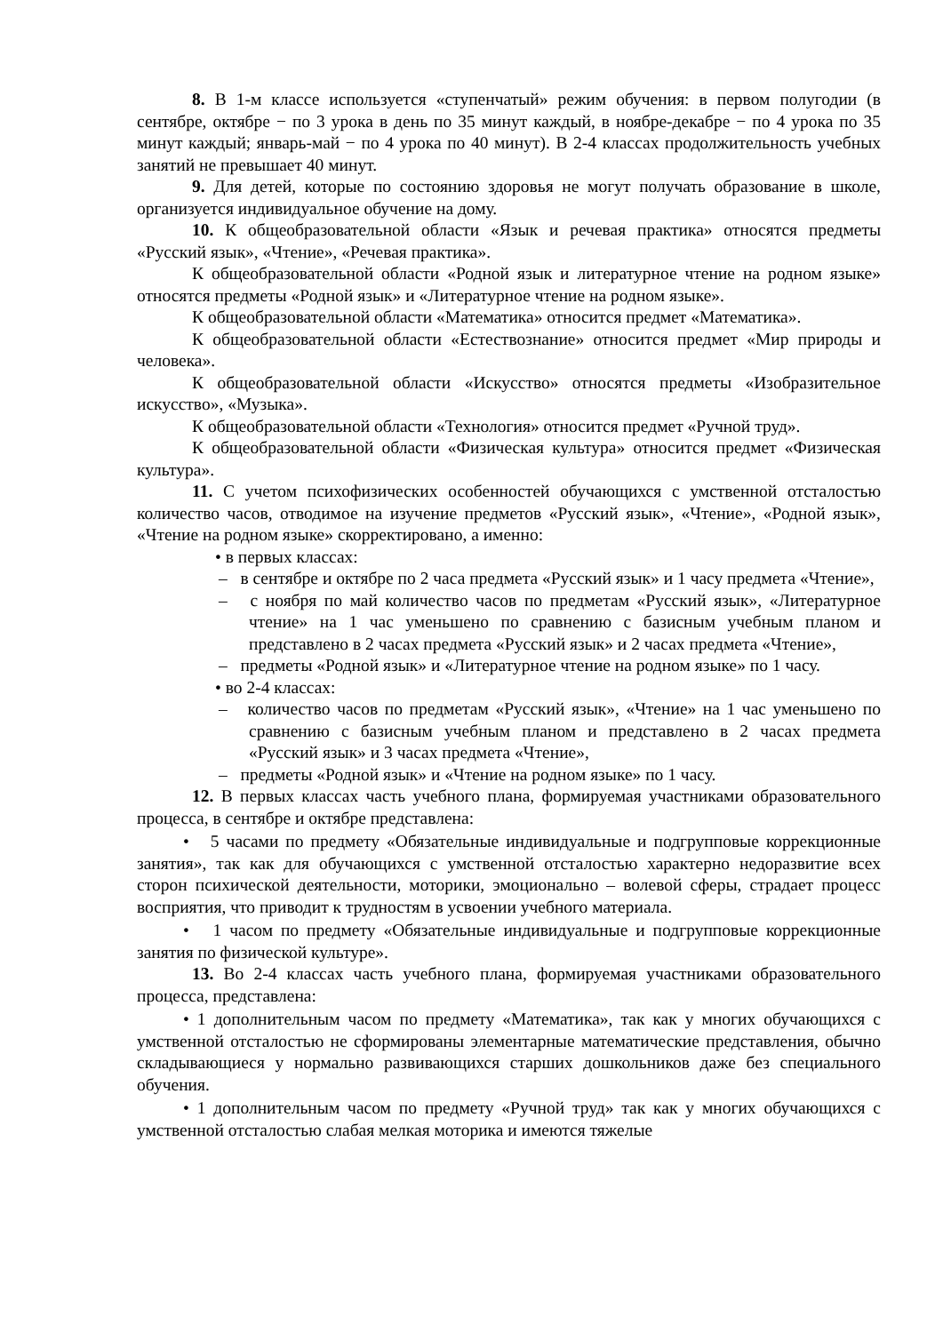8. В 1-м классе используется «ступенчатый» режим обучения: в первом полугодии (в сентябре, октябре − по 3 урока в день по 35 минут каждый, в ноябре-декабре − по 4 урока по 35 минут каждый; январь-май − по 4 урока по 40 минут). В 2-4 классах продолжительность учебных занятий не превышает 40 минут.
9. Для детей, которые по состоянию здоровья не могут получать образование в школе, организуется индивидуальное обучение на дому.
10. К общеобразовательной области «Язык и речевая практика» относятся предметы «Русский язык», «Чтение», «Речевая практика».
К общеобразовательной области «Родной язык и литературное чтение на родном языке» относятся предметы «Родной язык» и «Литературное чтение на родном языке».
К общеобразовательной области «Математика» относится предмет «Математика».
К общеобразовательной области «Естествознание» относится предмет «Мир природы и человека».
К общеобразовательной области «Искусство» относятся предметы «Изобразительное искусство», «Музыка».
К общеобразовательной области «Технология» относится предмет «Ручной труд».
К общеобразовательной области «Физическая культура» относится предмет «Физическая культура».
11. С учетом психофизических особенностей обучающихся с умственной отсталостью количество часов, отводимое на изучение предметов «Русский язык», «Чтение», «Родной язык», «Чтение на родном языке» скорректировано, а именно:
• в первых классах:
– в сентябре и октябре по 2 часа предмета «Русский язык» и 1 часу предмета «Чтение»,
– с ноября по май количество часов по предметам «Русский язык», «Литературное чтение» на 1 час уменьшено по сравнению с базисным учебным планом и представлено в 2 часах предмета «Русский язык» и 2 часах предмета «Чтение»,
– предметы «Родной язык» и «Литературное чтение на родном языке» по 1 часу.
• во 2-4 классах:
– количество часов по предметам «Русский язык», «Чтение» на 1 час уменьшено по сравнению с базисным учебным планом и представлено в 2 часах предмета «Русский язык» и 3 часах предмета «Чтение»,
– предметы «Родной язык» и «Чтение на родном языке» по 1 часу.
12. В первых классах часть учебного плана, формируемая участниками образовательного процесса, в сентябре и октябре представлена:
• 5 часами по предмету «Обязательные индивидуальные и подгрупповые коррекционные занятия», так как для обучающихся с умственной отсталостью характерно недоразвитие всех сторон психической деятельности, моторики, эмоционально – волевой сферы, страдает процесс восприятия, что приводит к трудностям в усвоении учебного материала.
• 1 часом по предмету «Обязательные индивидуальные и подгрупповые коррекционные занятия по физической культуре».
13. Во 2-4 классах часть учебного плана, формируемая участниками образовательного процесса, представлена:
• 1 дополнительным часом по предмету «Математика», так как у многих обучающихся с умственной отсталостью не сформированы элементарные математические представления, обычно складывающиеся у нормально развивающихся старших дошкольников даже без специального обучения.
• 1 дополнительным часом по предмету «Ручной труд» так как у многих обучающихся с умственной отсталостью слабая мелкая моторика и имеются тяжелые